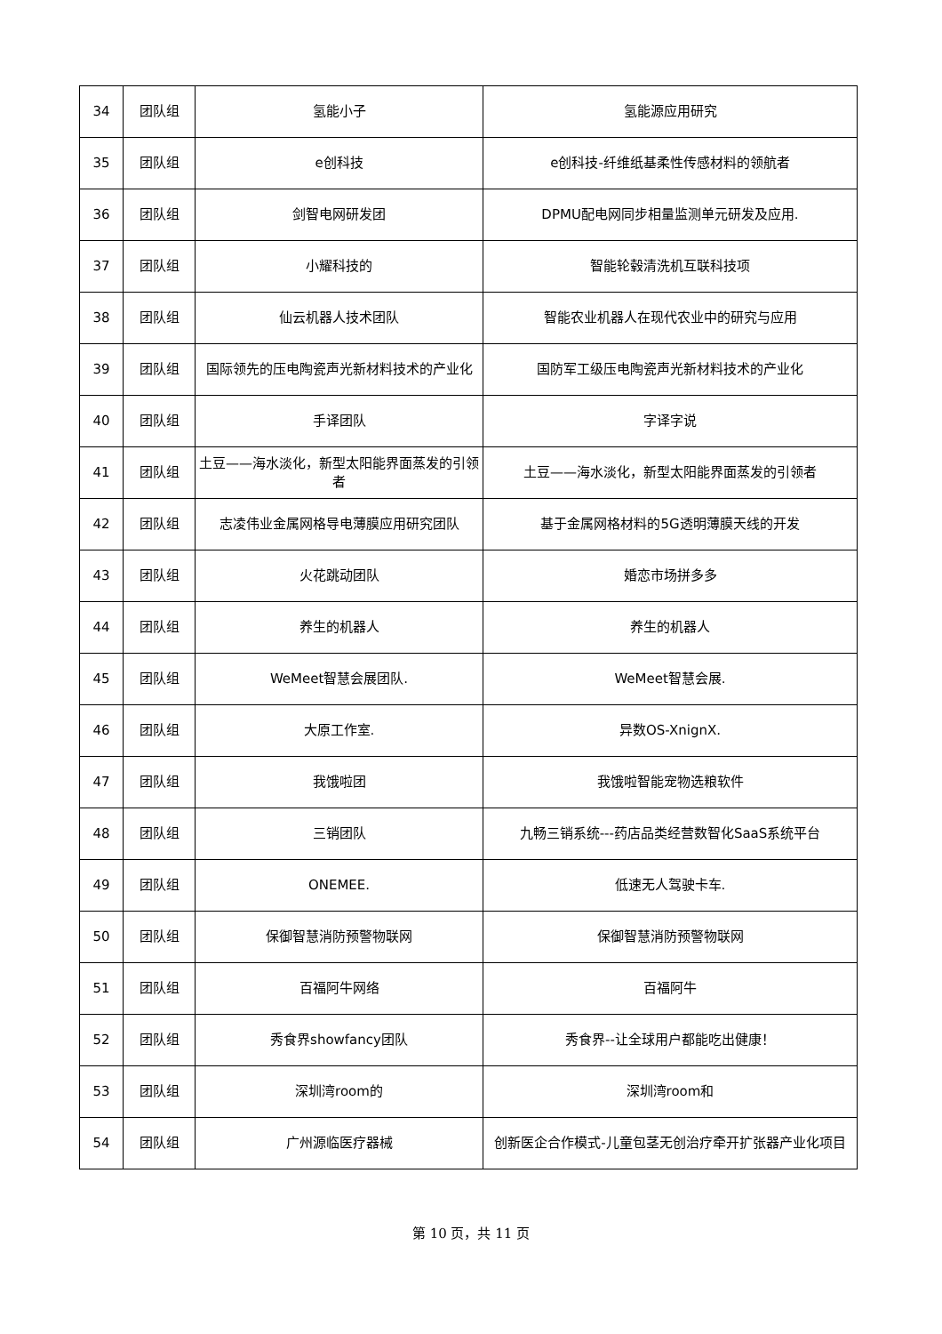| 34 | 团队组 | 氢能小子 | 氢能源应用研究 |
| 35 | 团队组 | e创科技 | e创科技-纤维纸基柔性传感材料的领航者 |
| 36 | 团队组 | 剑智电网研发团 | DPMU配电网同步相量监测单元研发及应用. |
| 37 | 团队组 | 小耀科技的 | 智能轮毂清洗机互联科技项 |
| 38 | 团队组 | 仙云机器人技术团队 | 智能农业机器人在现代农业中的研究与应用 |
| 39 | 团队组 | 国际领先的压电陶瓷声光新材料技术的产业化 | 国防军工级压电陶瓷声光新材料技术的产业化 |
| 40 | 团队组 | 手译团队 | 字译字说 |
| 41 | 团队组 | 土豆——海水淡化，新型太阳能界面蒸发的引领者 | 土豆——海水淡化，新型太阳能界面蒸发的引领者 |
| 42 | 团队组 | 志凌伟业金属网格导电薄膜应用研究团队 | 基于金属网格材料的5G透明薄膜天线的开发 |
| 43 | 团队组 | 火花跳动团队 | 婚恋市场拼多多 |
| 44 | 团队组 | 养生的机器人 | 养生的机器人 |
| 45 | 团队组 | WeMeet智慧会展团队. | WeMeet智慧会展. |
| 46 | 团队组 | 大原工作室. | 异数OS-XnignX. |
| 47 | 团队组 | 我饿啦团 | 我饿啦智能宠物选粮软件 |
| 48 | 团队组 | 三销团队 | 九畅三销系统---药店品类经营数智化SaaS系统平台 |
| 49 | 团队组 | ONEMEE. | 低速无人驾驶卡车. |
| 50 | 团队组 | 保御智慧消防预警物联网 | 保御智慧消防预警物联网 |
| 51 | 团队组 | 百福阿牛网络 | 百福阿牛 |
| 52 | 团队组 | 秀食界showfancy团队 | 秀食界--让全球用户都能吃出健康！ |
| 53 | 团队组 | 深圳湾room的 | 深圳湾room和 |
| 54 | 团队组 | 广州源临医疗器械 | 创新医企合作模式-儿童包茎无创治疗牵开扩张器产业化项目 |
第 10 页，共 11 页